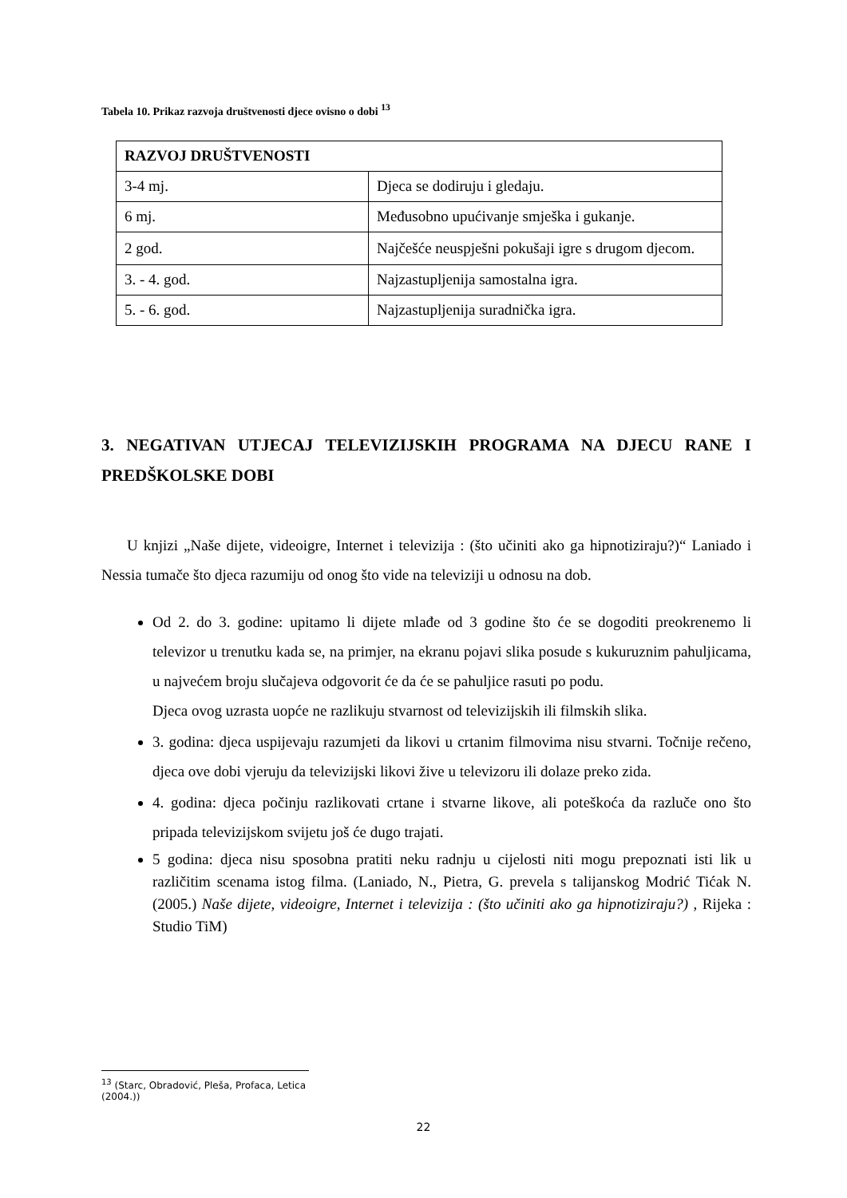Tabela 10. Prikaz razvoja društvenosti djece ovisno o dobi <sup>13</sup>
| RAZVOJ DRUŠTVENOSTI | |
| 3-4 mj. | Djeca se dodiruju i gledaju. |
| 6 mj. | Međusobno upućivanje smješka i gukanje. |
| 2 god. | Najčešće neuspješni pokušaji igre s drugom djecom. |
| 3. - 4. god. | Najzastupljenija samostalna igra. |
| 5. - 6. god. | Najzastupljenija suradnička igra. |
3. NEGATIVAN UTJECAJ TELEVIZIJSKIH PROGRAMA NA DJECU RANE I PREDŠKOLSKE DOBI
U knjizi „Naše dijete, videoigre, Internet i televizija : (što učiniti ako ga hipnotiziraju?)“ Laniado i Nessia tumače što djeca razumiju od onog što vide na televiziji u odnosu na dob.
Od 2. do 3. godine: upitamo li dijete mlađe od 3 godine što će se dogoditi preokrenemo li televizor u trenutku kada se, na primjer, na ekranu pojavi slika posude s kukuruznim pahuljicama, u najvećem broju slučajeva odgovorit će da će se pahuljice rasuti po podu.
Djeca ovog uzrasta uopće ne razlikuju stvarnost od televizijskih ili filmskih slika.
3. godina: djeca uspijevaju razumjeti da likovi u crtanim filmovima nisu stvarni. Točnije rečeno, djeca ove dobi vjeruju da televizijski likovi žive u televizoru ili dolaze preko zida.
4. godina: djeca počinju razlikovati crtane i stvarne likove, ali poteškoća da razluče ono što pripada televizijskom svijetu još će dugo trajati.
5 godina: djeca nisu sposobna pratiti neku radnju u cijelosti niti mogu prepoznati isti lik u različitim scenama istog filma. (Laniado, N., Pietra, G. prevela s talijanskog Modrić Tićak N.(2005.) Naše dijete, videoigre, Internet i televizija : (što učiniti ako ga hipnotiziraju?) , Rijeka : Studio TiM)
<sup>13</sup> (Starc, Obradović, Pleša, Profaca, Letica (2004.))
22